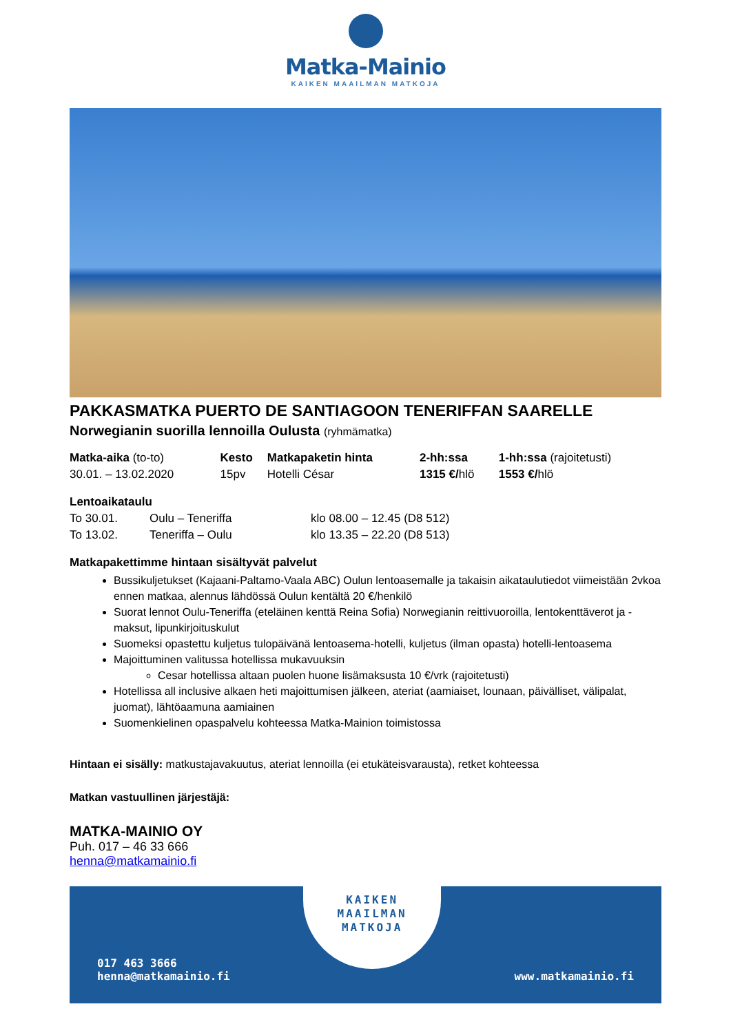Matka-Mainio
KAIKEN MAAILMAN MATKOJA
PAKKASMATKA PUERTO DE SANTIAGOON TENERIFFAN SAARELLE
Norwegianin suorilla lennoilla Oulusta (ryhmämatka)
| Matka-aika (to-to) | Kesto | Matkapaketin hinta | 2-hh:ssa | 1-hh:ssa (rajoitetusti) |
| --- | --- | --- | --- | --- |
| 30.01. – 13.02.2020 | 15pv | Hotelli César | 1315 €/ hlö | 1553 €/ hlö |
Lentoaikataulu
| To 30.01. | Oulu – Teneriffa | klo 08.00 – 12.45 (D8 512) |
| To 13.02. | Teneriffa – Oulu | klo 13.35 – 22.20 (D8 513) |
Matkapakettimme hintaan sisältyvät palvelut
Bussikuljetukset (Kajaani-Paltamo-Vaala ABC) Oulun lentoasemalle ja takaisin aikataulutiedot viimeistään 2vkoa ennen matkaa, alennus lähdössä Oulun kentältä 20 €/henkilö
Suorat lennot Oulu-Teneriffa (eteläinen kenttä Reina Sofia) Norwegianin reittivuoroilla, lentokenttäverot ja -maksut, lipunkirjoituskulut
Suomeksi opastettu kuljetus tulopäivänä lentoasema-hotelli, kuljetus (ilman opasta) hotelli-lentoasema
Majoittuminen valitussa hotellissa mukavuuksin
Cesar hotellissa altaan puolen huone lisämaksusta 10 €/vrk (rajoitetusti)
Hotellissa all inclusive alkaen heti majoittumisen jälkeen, ateriat (aamiaiset, lounaan, päivälliset, välipalat, juomat), lähtöaamuna aamiainen
Suomenkielinen opaspalvelu kohteessa Matka-Mainion toimistossa
Hintaan ei sisälly: matkustajavakuutus, ateriat lennoilla (ei etukäteisvarausta), retket kohteessa
Matkan vastuullinen järjestäjä:
MATKA-MAINIO OY
Puh. 017 – 46 33 666
henna@matkamainio.fi
017 463 3666
henna@matkamainio.fi
KAIKEN
MAAILMAN
MATKOJA
www.matkamainio.fi